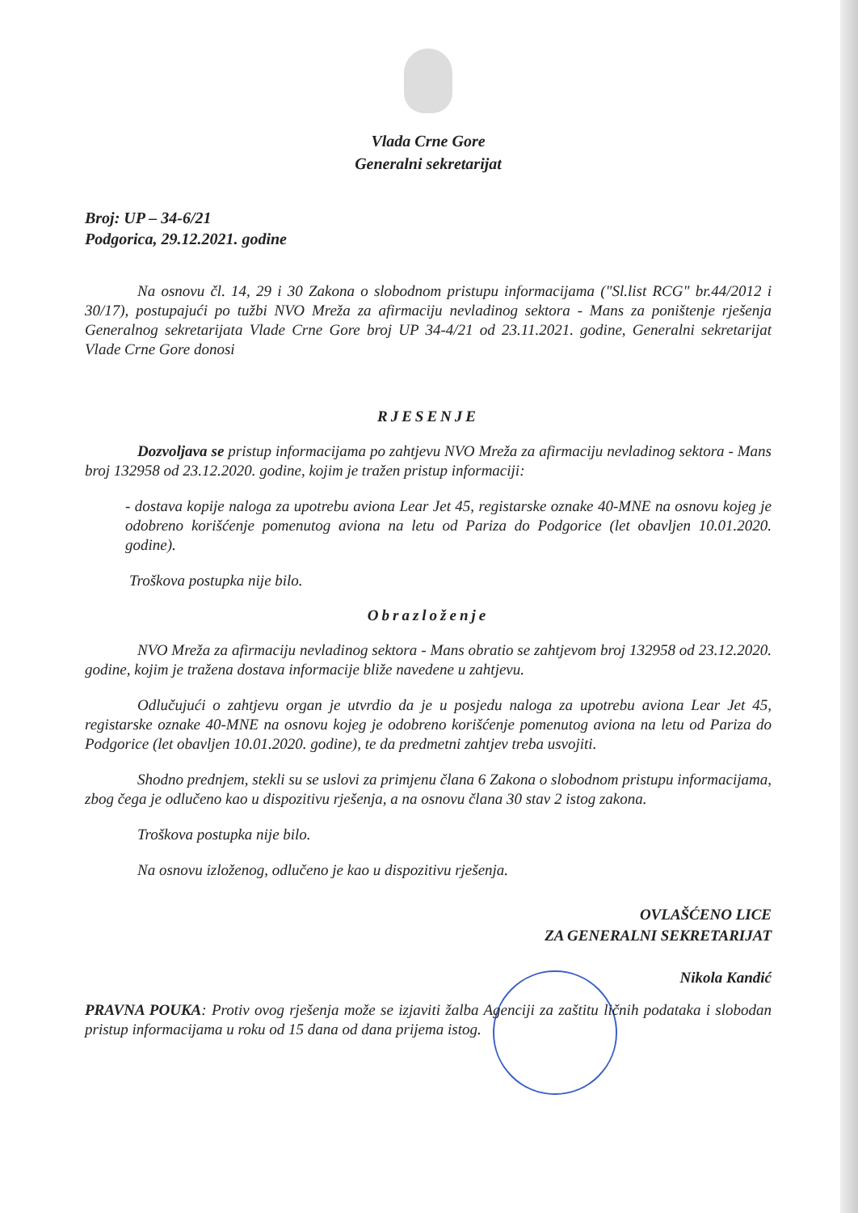Vlada Crne Gore
Generalni sekretarijat
Broj: UP – 34-6/21
Podgorica, 29.12.2021. godine
Na osnovu čl. 14, 29 i 30 Zakona o slobodnom pristupu informacijama ("Sl.list RCG" br.44/2012 i 30/17), postupajući po tužbi NVO Mreža za afirmaciju nevladinog sektora - Mans za poništenje rješenja Generalnog sekretarijata Vlade Crne Gore broj UP 34-4/21 od 23.11.2021. godine, Generalni sekretarijat Vlade Crne Gore donosi
RJESENJE
Dozvoljava se pristup informacijama po zahtjevu NVO Mreža za afirmaciju nevladinog sektora - Mans broj 132958 od 23.12.2020. godine, kojim je tražen pristup informaciji:
- dostava kopije naloga za upotrebu aviona Lear Jet 45, registarske oznake 40-MNE na osnovu kojeg je odobreno korišćenje pomenutog aviona na letu od Pariza do Podgorice (let obavljen 10.01.2020. godine).
Troškova postupka nije bilo.
Obrazloženje
NVO Mreža za afirmaciju nevladinog sektora - Mans obratio se zahtjevom broj 132958 od 23.12.2020. godine, kojim je tražena dostava informacije bliže navedene u zahtjevu.
Odlučujući o zahtjevu organ je utvrdio da je u posjedu naloga za upotrebu aviona Lear Jet 45, registarske oznake 40-MNE na osnovu kojeg je odobreno korišćenje pomenutog aviona na letu od Pariza do Podgorice (let obavljen 10.01.2020. godine), te da predmetni zahtjev treba usvojiti.
Shodno prednjem, stekli su se uslovi za primjenu člana 6 Zakona o slobodnom pristupu informacijama, zbog čega je odlučeno kao u dispozitivu rješenja, a na osnovu člana 30 stav 2 istog zakona.
Troškova postupka nije bilo.
Na osnovu izloženog, odlučeno je kao u dispozitivu rješenja.
OVLAŠĆENO LICE
ZA GENERALNI SEKRETARIJAT
Nikola Kandić
PRAVNA POUKA: Protiv ovog rješenja može se izjaviti žalba Agenciji za zaštitu ličnih podataka i slobodan pristup informacijama u roku od 15 dana od dana prijema istog.